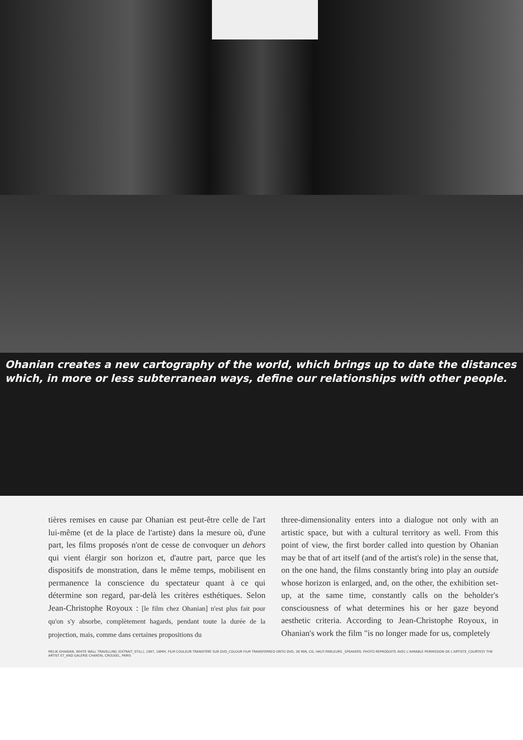Ohanian creates a new cartography of the world, which brings up to date the distances which, in more or less subterranean ways, define our relationships with other people.
tières remises en cause par Ohanian est peut-être celle de l'art lui-même (et de la place de l'artiste) dans la mesure où, d'une part, les films proposés n'ont de cesse de convoquer un dehors qui vient élargir son horizon et, d'autre part, parce que les dispositifs de monstration, dans le même temps, mobilisent en permanence la conscience du spectateur quant à ce qui détermine son regard, par-delà les critères esthétiques. Selon Jean-Christophe Royoux : [le film chez Ohanian] n'est plus fait pour qu'on s'y absorbe, complètement hagards, pendant toute la durée de la projection, mais, comme dans certaines propositions du
three-dimensionality enters into a dialogue not only with an artistic space, but with a cultural territory as well. From this point of view, the first border called into question by Ohanian may be that of art itself (and of the artist's role) in the sense that, on the one hand, the films constantly bring into play an outside whose horizon is enlarged, and, on the other, the exhibition set-up, at the same time, constantly calls on the beholder's consciousness of what determines his or her gaze beyond aesthetic criteria. According to Jean-Christophe Royoux, in Ohanian's work the film "is no longer made for us, completely
MELIK OHANIAN, WHITE WALL TRAVELLING (EXTRAIT_STILL), 1997, 16MM, FILM COULEUR TRANSFÉRÉ SUR DVD_COLOUR FILM TRANSFERRED ONTO DVD, 38 MIN, CD, HAUT-PARLEURS _SPEAKERS. PHOTO REPRODUITE AVEC L'AIMABLE PERMISSION DE L'ARTISTE_COURTESY THE ARTIST ET_AND GALERIE CHANTAL CROUSEL, PARIS